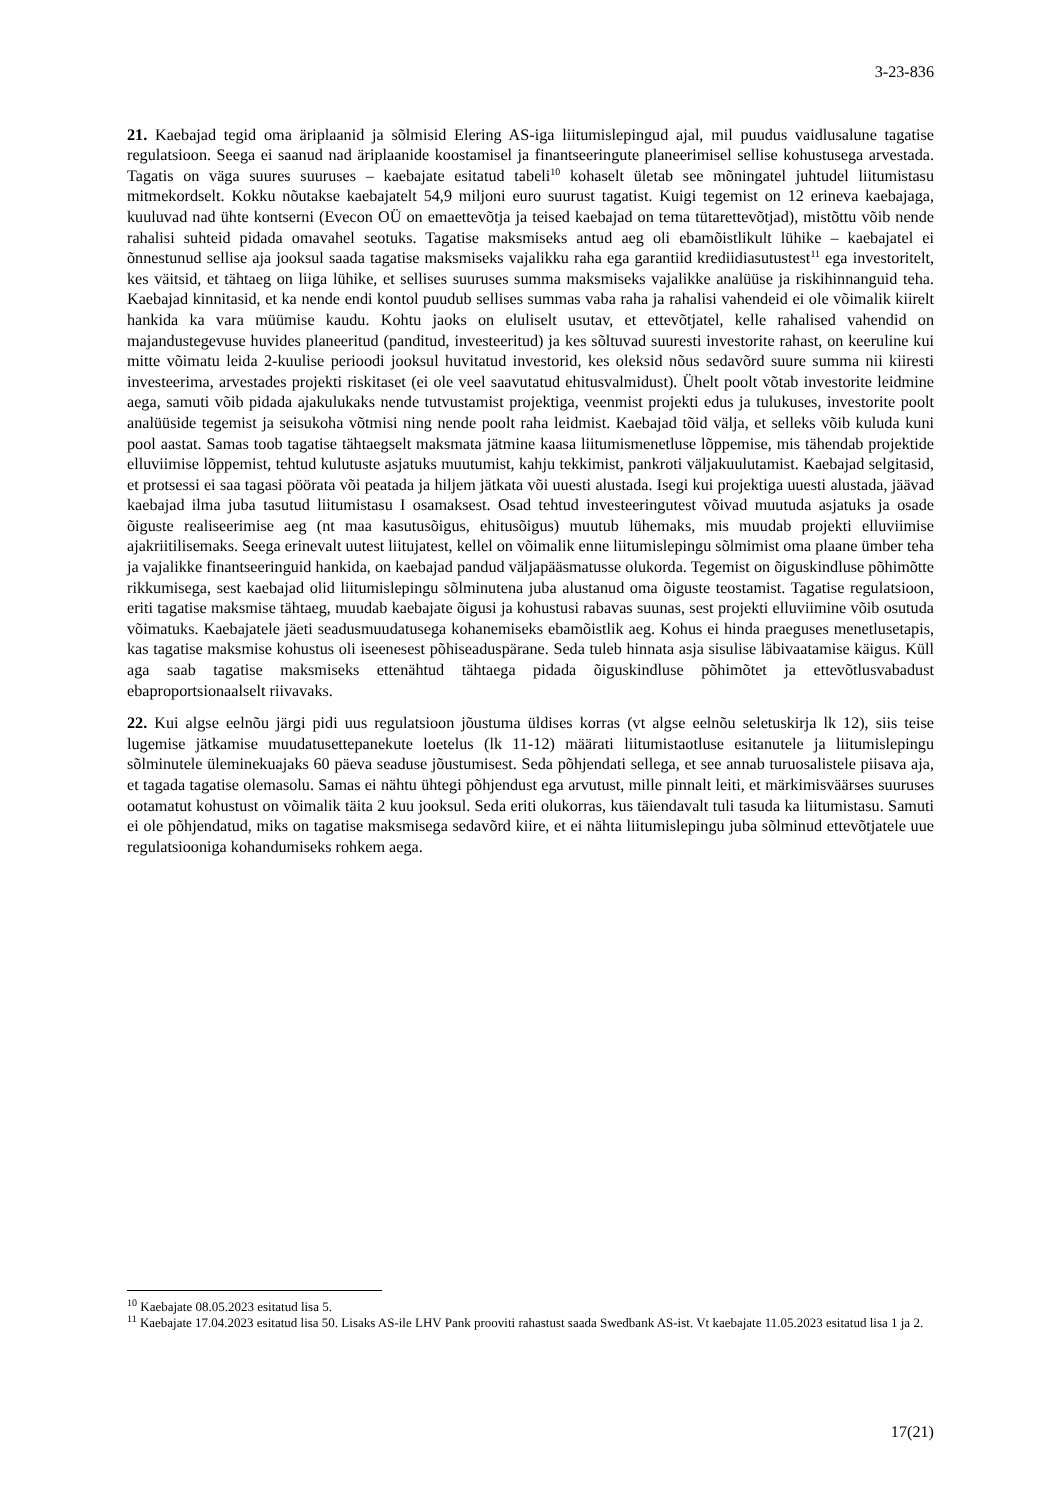3-23-836
21. Kaebajad tegid oma äriplaanid ja sõlmisid Elering AS-iga liitumislepingud ajal, mil puudus vaidlusalune tagatise regulatsioon. Seega ei saanud nad äriplaanide koostamisel ja finantseeringute planeerimisel sellise kohustusega arvestada. Tagatis on väga suures suuruses – kaebajate esitatud tabeli<sup>10</sup> kohaselt ületab see mõningatel juhtudel liitumistasu mitmekordselt. Kokku nõutakse kaebajatelt 54,9 miljoni euro suurust tagatist. Kuigi tegemist on 12 erineva kaebajaga, kuuluvad nad ühte kontserni (Evecon OÜ on emaettevõtja ja teised kaebajad on tema tütarettevõtjad), mistõttu võib nende rahalisi suhteid pidada omavahel seotuks. Tagatise maksmiseks antud aeg oli ebamõistlikult lühike – kaebajatel ei õnnestunud sellise aja jooksul saada tagatise maksmiseks vajalikku raha ega garantiid krediidiasutustest<sup>11</sup> ega investoritelt, kes väitsid, et tähtaeg on liiga lühike, et sellises suuruses summa maksmiseks vajalikke analüüse ja riskihinnanguid teha. Kaebajad kinnitasid, et ka nende endi kontol puudub sellises summas vaba raha ja rahalisi vahendeid ei ole võimalik kiirelt hankida ka vara müümise kaudu. Kohtu jaoks on eluliselt usutav, et ettevõtjatel, kelle rahalised vahendid on majandustegevuse huvides planeeritud (panditud, investeeritud) ja kes sõltuvad suuresti investorite rahast, on keeruline kui mitte võimatu leida 2-kuulise perioodi jooksul huvitatud investorid, kes oleksid nõus sedavõrd suure summa nii kiiresti investeerima, arvestades projekti riskitaset (ei ole veel saavutatud ehitusvalmidust). Ühelt poolt võtab investorite leidmine aega, samuti võib pidada ajakulukaks nende tutvustamist projektiga, veenmist projekti edus ja tulukuses, investorite poolt analüüside tegemist ja seisukoha võtmisi ning nende poolt raha leidmist. Kaebajad tõid välja, et selleks võib kuluda kuni pool aastat. Samas toob tagatise tähtaegselt maksmata jätmine kaasa liitumismenetluse lõppemise, mis tähendab projektide elluviimise lõppemist, tehtud kulutuste asjatuks muutumist, kahju tekkimist, pankroti väljakuulutamist. Kaebajad selgitasid, et protsessi ei saa tagasi pöörata või peatada ja hiljem jätkata või uuesti alustada. Isegi kui projektiga uuesti alustada, jäävad kaebajad ilma juba tasutud liitumistasu I osamaksest. Osad tehtud investeeringutest võivad muutuda asjatuks ja osade õiguste realiseerimise aeg (nt maa kasutusõigus, ehitusõigus) muutub lühemaks, mis muudab projekti elluviimise ajakriitilisemaks. Seega erinevalt uutest liitujatest, kellel on võimalik enne liitumislepingu sõlmimist oma plaane ümber teha ja vajalikke finantseeringuid hankida, on kaebajad pandud väljapääsmatusse olukorda. Tegemist on õiguskindluse põhimõtte rikkumisega, sest kaebajad olid liitumislepingu sõlminutena juba alustanud oma õiguste teostamist. Tagatise regulatsioon, eriti tagatise maksmise tähtaeg, muudab kaebajate õigusi ja kohustusi rabavas suunas, sest projekti elluviimine võib osutuda võimatuks. Kaebajatele jäeti seadusmuudatusega kohanemiseks ebamõistlik aeg. Kohus ei hinda praeguses menetlusetapis, kas tagatise maksmise kohustus oli iseenesest põhiseaduspärane. Seda tuleb hinnata asja sisulise läbivaatamise käigus. Küll aga saab tagatise maksmiseks ettenähtud tähtaega pidada õiguskindluse põhimõtet ja ettevõtlusvabadust ebaproportsionaalselt riivavaks.
22. Kui algse eelnõu järgi pidi uus regulatsioon jõustuma üldises korras (vt algse eelnõu seletuskirja lk 12), siis teise lugemise jätkamise muudatusettepanekute loetelus (lk 11-12) määrati liitumistaotluse esitanutele ja liitumislepingu sõlminutele üleminekuajaks 60 päeva seaduse jõustumisest. Seda põhjendati sellega, et see annab turuosalistele piisava aja, et tagada tagatise olemasolu. Samas ei nähtu ühtegi põhjendust ega arvutust, mille pinnalt leiti, et märkimisväärses suuruses ootamatut kohustust on võimalik täita 2 kuu jooksul. Seda eriti olukorras, kus täiendavalt tuli tasuda ka liitumistasu. Samuti ei ole põhjendatud, miks on tagatise maksmisega sedavõrd kiire, et ei nähta liitumislepingu juba sõlminud ettevõtjatele uue regulatsiooniga kohandumiseks rohkem aega.
<sup>10</sup> Kaebajate 08.05.2023 esitatud lisa 5.
<sup>11</sup> Kaebajate 17.04.2023 esitatud lisa 50. Lisaks AS-ile LHV Pank prooviti rahastust saada Swedbank AS-ist. Vt kaebajate 11.05.2023 esitatud lisa 1 ja 2.
17(21)